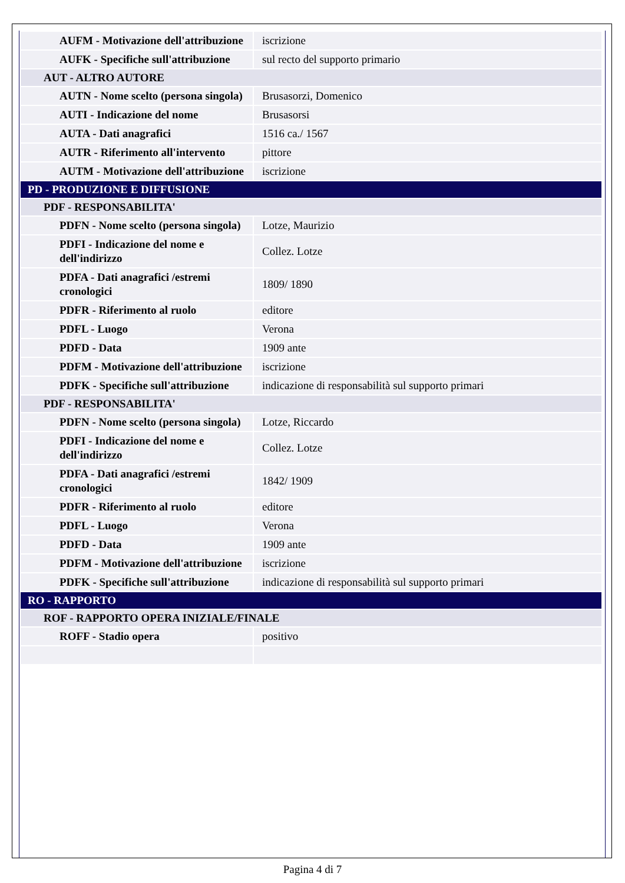| AUFM - Motivazione dell'attribuzione | iscrizione |
| AUFK - Specifiche sull'attribuzione | sul recto del supporto primario |
| AUT - ALTRO AUTORE | |
| AUTN - Nome scelto (persona singola) | Brusasorzi, Domenico |
| AUTI - Indicazione del nome | Brusasorsi |
| AUTA - Dati anagrafici | 1516 ca./ 1567 |
| AUTR - Riferimento all'intervento | pittore |
| AUTM - Motivazione dell'attribuzione | iscrizione |
| PD - PRODUZIONE E DIFFUSIONE | |
| PDF - RESPONSABILITA' | |
| PDFN - Nome scelto (persona singola) | Lotze, Maurizio |
| PDFI - Indicazione del nome e dell'indirizzo | Collez. Lotze |
| PDFA - Dati anagrafici /estremi cronologici | 1809/ 1890 |
| PDFR - Riferimento al ruolo | editore |
| PDFL - Luogo | Verona |
| PDFD - Data | 1909 ante |
| PDFM - Motivazione dell'attribuzione | iscrizione |
| PDFK - Specifiche sull'attribuzione | indicazione di responsabilità sul supporto primari |
| PDF - RESPONSABILITA' | |
| PDFN - Nome scelto (persona singola) | Lotze, Riccardo |
| PDFI - Indicazione del nome e dell'indirizzo | Collez. Lotze |
| PDFA - Dati anagrafici /estremi cronologici | 1842/ 1909 |
| PDFR - Riferimento al ruolo | editore |
| PDFL - Luogo | Verona |
| PDFD - Data | 1909 ante |
| PDFM - Motivazione dell'attribuzione | iscrizione |
| PDFK - Specifiche sull'attribuzione | indicazione di responsabilità sul supporto primari |
| RO - RAPPORTO | |
| ROF - RAPPORTO OPERA INIZIALE/FINALE | |
| ROFF - Stadio opera | positivo |
Pagina 4 di 7